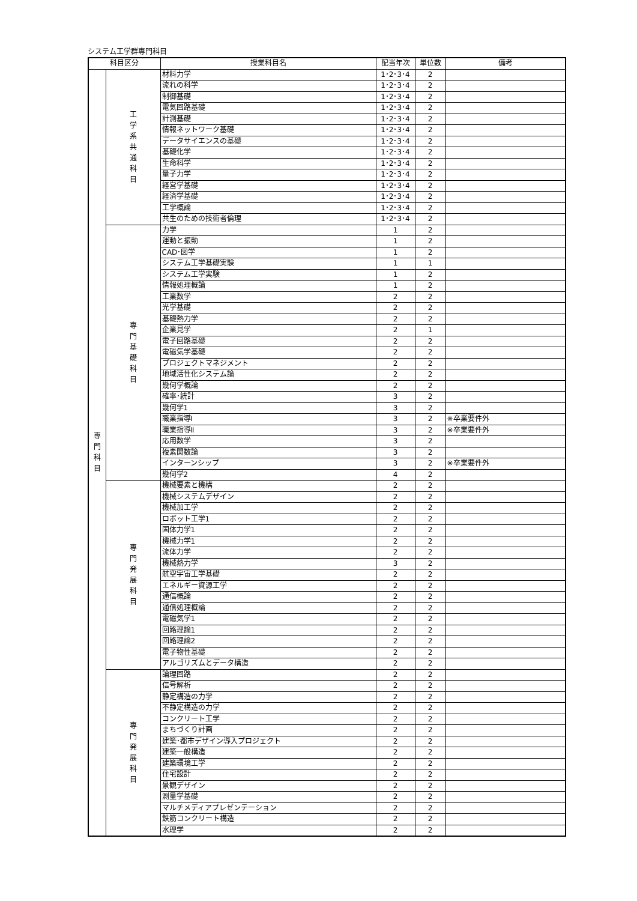システム工学群専門科目
| 科目区分 | | 授業科目名 | 配当年次 | 単位数 | 備考 |
| --- | --- | --- | --- | --- | --- |
| 専 門 科 目 | 工 学 系 共 通 科 目 | 材料力学 | 1･2･3･4 | 2 | |
| | | 流れの科学 | 1･2･3･4 | 2 | |
| | | 制御基礎 | 1･2･3･4 | 2 | |
| | | 電気回路基礎 | 1･2･3･4 | 2 | |
| | | 計測基礎 | 1･2･3･4 | 2 | |
| | | 情報ネットワーク基礎 | 1･2･3･4 | 2 | |
| | | データサイエンスの基礎 | 1･2･3･4 | 2 | |
| | | 基礎化学 | 1･2･3･4 | 2 | |
| | | 生命科学 | 1･2･3･4 | 2 | |
| | | 量子力学 | 1･2･3･4 | 2 | |
| | | 経営学基礎 | 1･2･3･4 | 2 | |
| | | 経済学基礎 | 1･2･3･4 | 2 | |
| | | 工学概論 | 1･2･3･4 | 2 | |
| | | 共生のための技術者倫理 | 1･2･3･4 | 2 | |
| | 専 門 基 礎 科 目 | 力学 | 1 | 2 | |
| | | 運動と振動 | 1 | 2 | |
| | | CAD･図学 | 1 | 2 | |
| | | システム工学基礎実験 | 1 | 1 | |
| | | システム工学実験 | 1 | 2 | |
| | | 情報処理概論 | 1 | 2 | |
| | | 工業数学 | 2 | 2 | |
| | | 光学基礎 | 2 | 2 | |
| | | 基礎熱力学 | 2 | 2 | |
| | | 企業見学 | 2 | 1 | |
| | | 電子回路基礎 | 2 | 2 | |
| | | 電磁気学基礎 | 2 | 2 | |
| | | プロジェクトマネジメント | 2 | 2 | |
| | | 地域活性化システム論 | 2 | 2 | |
| | | 幾何学概論 | 2 | 2 | |
| | | 確率･統計 | 3 | 2 | |
| | | 幾何学1 | 3 | 2 | |
| | | 職業指導Ⅰ | 3 | 2 | ※卒業要件外 |
| | | 職業指導Ⅱ | 3 | 2 | ※卒業要件外 |
| | | 応用数学 | 3 | 2 | |
| | | 複素関数論 | 3 | 2 | |
| | | インターンシップ | 3 | 2 | ※卒業要件外 |
| | | 幾何学2 | 4 | 2 | |
| | 専 門 発 展 科 目 | 機械要素と機構 | 2 | 2 | |
| | | 機械システムデザイン | 2 | 2 | |
| | | 機械加工学 | 2 | 2 | |
| | | ロボット工学1 | 2 | 2 | |
| | | 固体力学1 | 2 | 2 | |
| | | 機械力学1 | 2 | 2 | |
| | | 流体力学 | 2 | 2 | |
| | | 機械熱力学 | 3 | 2 | |
| | | 航空宇宙工学基礎 | 2 | 2 | |
| | | エネルギー資源工学 | 2 | 2 | |
| | | 通信概論 | 2 | 2 | |
| | | 通信処理概論 | 2 | 2 | |
| | | 電磁気学1 | 2 | 2 | |
| | | 回路理論1 | 2 | 2 | |
| | | 回路理論2 | 2 | 2 | |
| | | 電子物性基礎 | 2 | 2 | |
| | | アルゴリズムとデータ構造 | 2 | 2 | |
| | 専 門 発 展 科 目 | 論理回路 | 2 | 2 | |
| | | 信号解析 | 2 | 2 | |
| | | 静定構造の力学 | 2 | 2 | |
| | | 不静定構造の力学 | 2 | 2 | |
| | | コンクリート工学 | 2 | 2 | |
| | | まちづくり計画 | 2 | 2 | |
| | | 建築･都市デザイン導入プロジェクト | 2 | 2 | |
| | | 建築一般構造 | 2 | 2 | |
| | | 建築環境工学 | 2 | 2 | |
| | | 住宅設計 | 2 | 2 | |
| | | 景観デザイン | 2 | 2 | |
| | | 測量学基礎 | 2 | 2 | |
| | | マルチメディアプレゼンテーション | 2 | 2 | |
| | | 鉄筋コンクリート構造 | 2 | 2 | |
| | | 水理学 | 2 | 2 | |